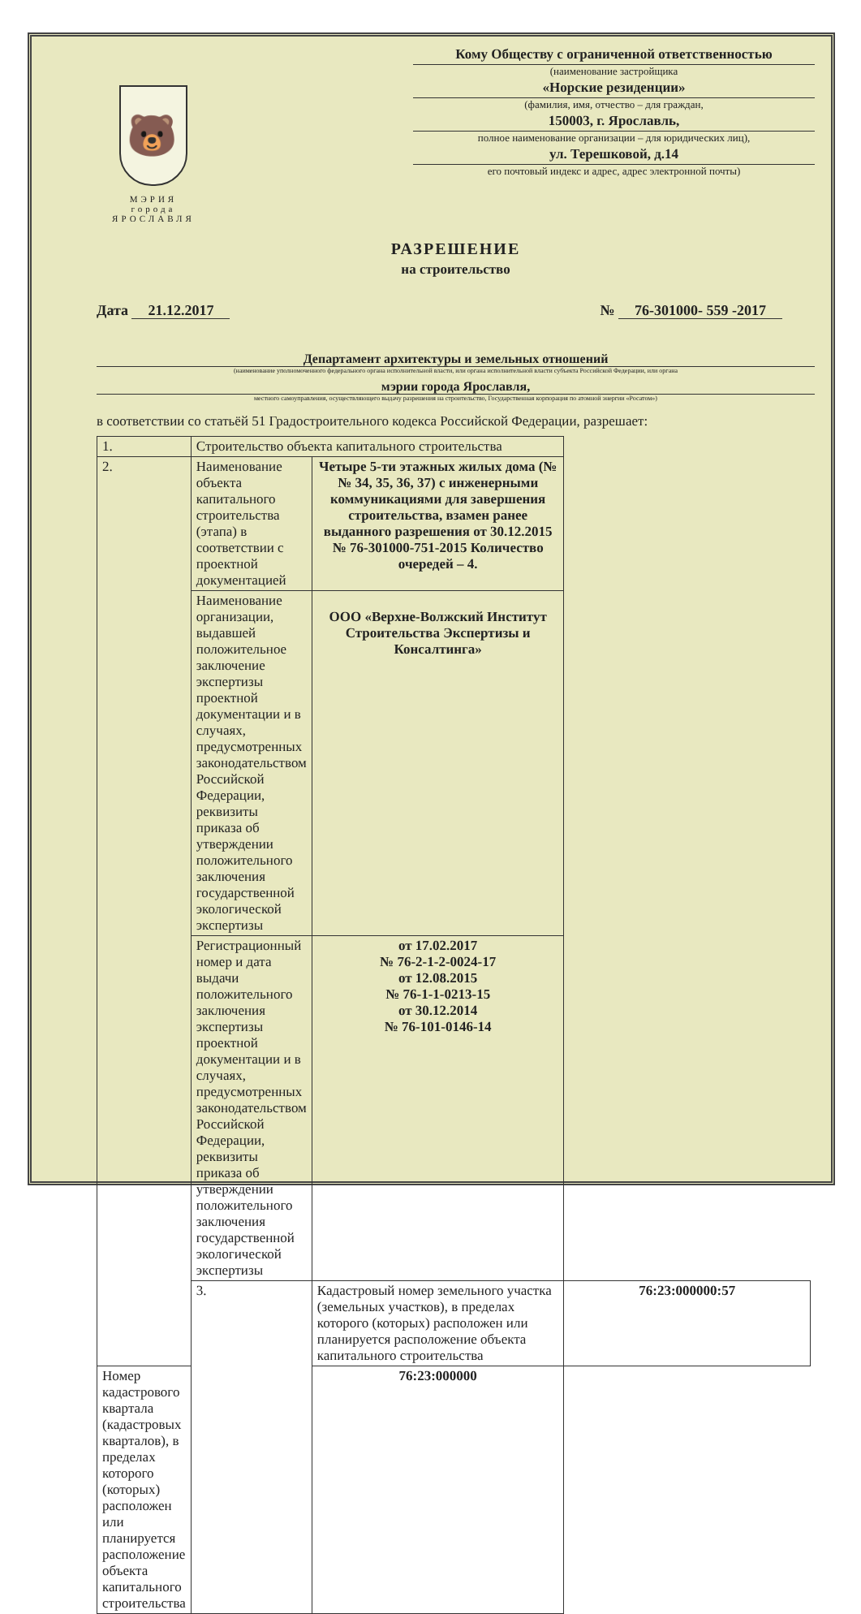🐻
МЭРИЯ
города
ЯРОСЛАВЛЯ
Кому Обществу с ограниченной ответственностью
(наименование застройщика
«Норские резиденции»
(фамилия, имя, отчество – для граждан,
150003, г. Ярославль,
полное наименование организации – для юридических лиц),
ул. Терешковой, д.14
его почтовый индекс и адрес, адрес электронной почты)
РАЗРЕШЕНИЕ
на строительство
Дата 21.12.2017 № 76-301000- 559 -2017
Департамент архитектуры и земельных отношений
(наименование уполномоченного федерального органа исполнительной власти, или органа исполнительной власти субъекта Российской Федерации, или органа
мэрии города Ярославля,
местного самоуправления, осуществляющего выдачу разрешения на строительство, Государственная корпорация по атомной энергии «Росатом»)
в соответствии со статьёй 51 Градостроительного кодекса Российской Федерации, разрешает:
| 1. | Строительство объекта капитального строительства | | |
| 2. | Наименование объекта капитального строительства (этапа) в соответствии с проектной документацией | Четыре 5-ти этажных жилых дома (№№ 34, 35, 36, 37) с инженерными коммуникациями для завершения строительства, взамен ранее выданного разрешения от 30.12.2015 № 76-301000-751-2015 Количество очередей – 4. | |
| | Наименование организации, выдавшей положительное заключение экспертизы проектной документации и в случаях, предусмотренных законодательством Российской Федерации, реквизиты приказа об утверждении положительного заключения государственной экологической экспертизы | ООО «Верхне-Волжский Институт Строительства Экспертизы и Консалтинга» | |
| | Регистрационный номер и дата выдачи положительного заключения экспертизы проектной документации и в случаях, предусмотренных законодательством Российской Федерации, реквизиты приказа об утверждении положительного заключения государственной экологической экспертизы | от 17.02.2017 № 76-2-1-2-0024-17 от 12.08.2015 № 76-1-1-0213-15 от 30.12.2014 № 76-101-0146-14 | |
| | 3. | Кадастровый номер земельного участка (земельных участков), в пределах которого (которых) расположен или планируется расположение объекта капитального строительства | 76:23:000000:57 |
| Номер кадастрового квартала (кадастровых кварталов), в пределах которого (которых) расположен или планируется расположение объекта капитального строительства | | 76:23:000000 | |